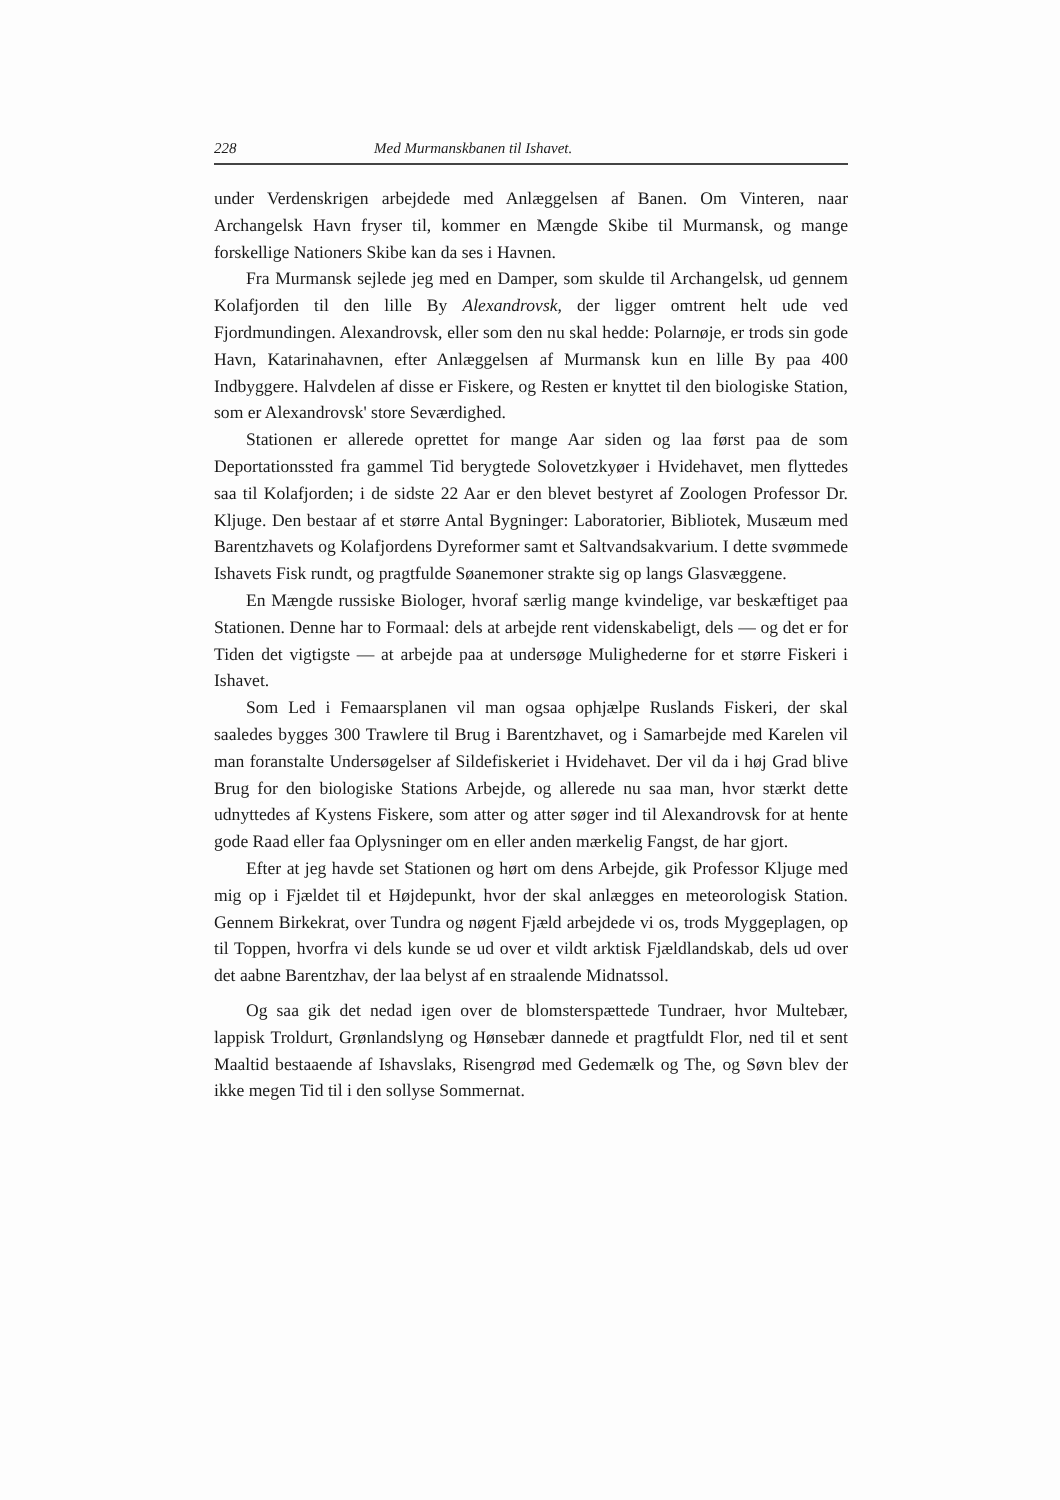228 Med Murmanskbanen til Ishavet.
under Verdenskrigen arbejdede med Anlæggelsen af Banen. Om Vinteren, naar Archangelsk Havn fryser til, kommer en Mængde Skibe til Murmansk, og mange forskellige Nationers Skibe kan da ses i Havnen.
Fra Murmansk sejlede jeg med en Damper, som skulde til Archangelsk, ud gennem Kolafjorden til den lille By Alexandrovsk, der ligger omtrent helt ude ved Fjordmundingen. Alexandrovsk, eller som den nu skal hedde: Polarnøje, er trods sin gode Havn, Katarinahavnen, efter Anlæggelsen af Murmansk kun en lille By paa 400 Indbyggere. Halvdelen af disse er Fiskere, og Resten er knyttet til den biologiske Station, som er Alexandrovsk' store Seværdighed.
Stationen er allerede oprettet for mange Aar siden og laa først paa de som Deportationssted fra gammel Tid berygtede Solovetzkyøer i Hvidehavet, men flyttedes saa til Kolafjorden; i de sidste 22 Aar er den blevet bestyret af Zoologen Professor Dr. Kljuge. Den bestaar af et større Antal Bygninger: Laboratorier, Bibliotek, Musæum med Barentzhavets og Kolafjordens Dyreformer samt et Saltvandsakvarium. I dette svømmede Ishavets Fisk rundt, og pragtfulde Søanemoner strakte sig op langs Glasvæggene.
En Mængde russiske Biologer, hvoraf særlig mange kvindelige, var beskæftiget paa Stationen. Denne har to Formaal: dels at arbejde rent videnskabeligt, dels — og det er for Tiden det vigtigste — at arbejde paa at undersøge Mulighederne for et større Fiskeri i Ishavet.
Som Led i Femaarsplanen vil man ogsaa ophjælpe Ruslands Fiskeri, der skal saaledes bygges 300 Trawlere til Brug i Barentzhavet, og i Samarbejde med Karelen vil man foranstalte Undersøgelser af Sildefiskeriet i Hvidehavet. Der vil da i høj Grad blive Brug for den biologiske Stations Arbejde, og allerede nu saa man, hvor stærkt dette udnyttedes af Kystens Fiskere, som atter og atter søger ind til Alexandrovsk for at hente gode Raad eller faa Oplysninger om en eller anden mærkelig Fangst, de har gjort.
Efter at jeg havde set Stationen og hørt om dens Arbejde, gik Professor Kljuge med mig op i Fjældet til et Højdepunkt, hvor der skal anlægges en meteorologisk Station. Gennem Birkekrat, over Tundra og nøgent Fjæld arbejdede vi os, trods Myggeplagen, op til Toppen, hvorfra vi dels kunde se ud over et vildt arktisk Fjældlandskab, dels ud over det aabne Barentzhav, der laa belyst af en straalende Midnatssol.
Og saa gik det nedad igen over de blomsterspættede Tundraer, hvor Multebær, lappisk Troldurt, Grønlandslyng og Hønsebær dannede et pragtfuldt Flor, ned til et sent Maaltid bestaaende af Ishavslaks, Risengrød med Gedemælk og The, og Søvn blev der ikke megen Tid til i den sollyse Sommernat.